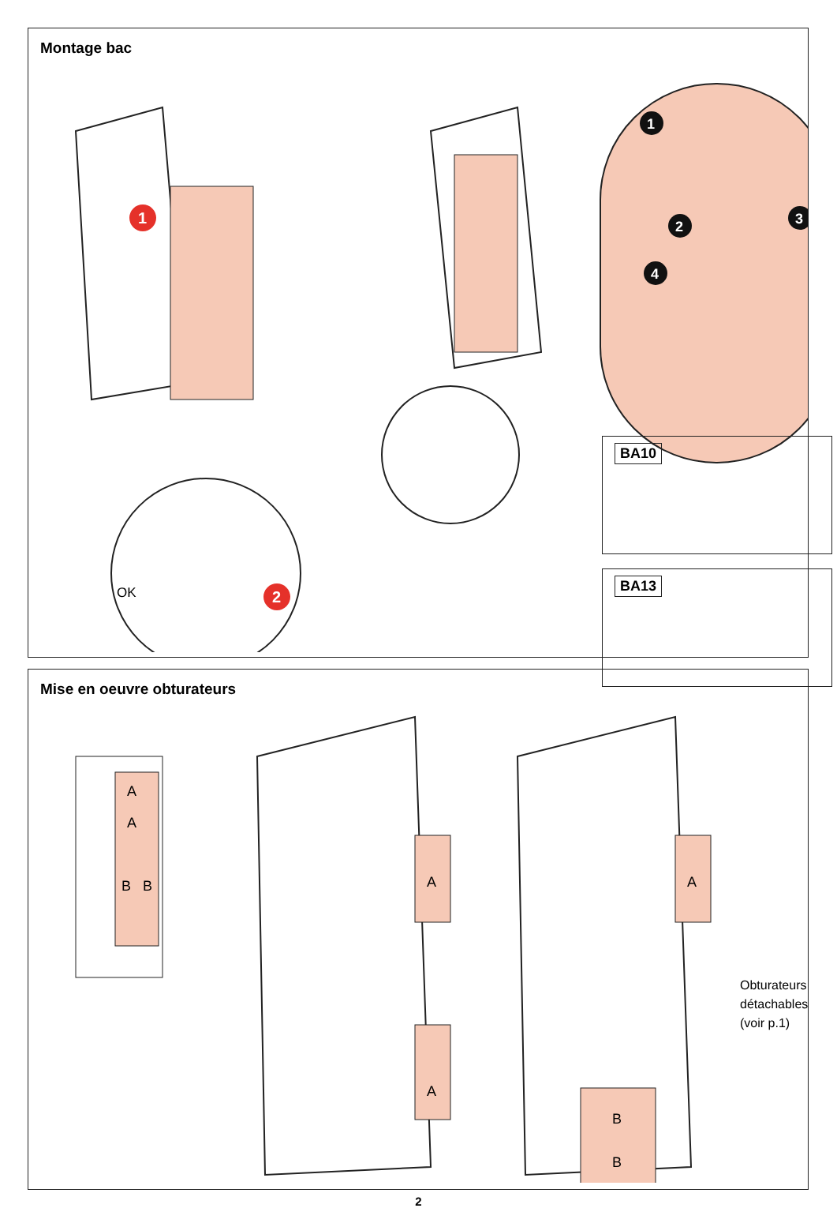Montage bac
1
OK
2
1
2
3
4
BA10
BA13
Mise en oeuvre obturateurs
A
A
B
B
A
A
A
B
B
Obturateurs
détachables
(voir p.1)
2